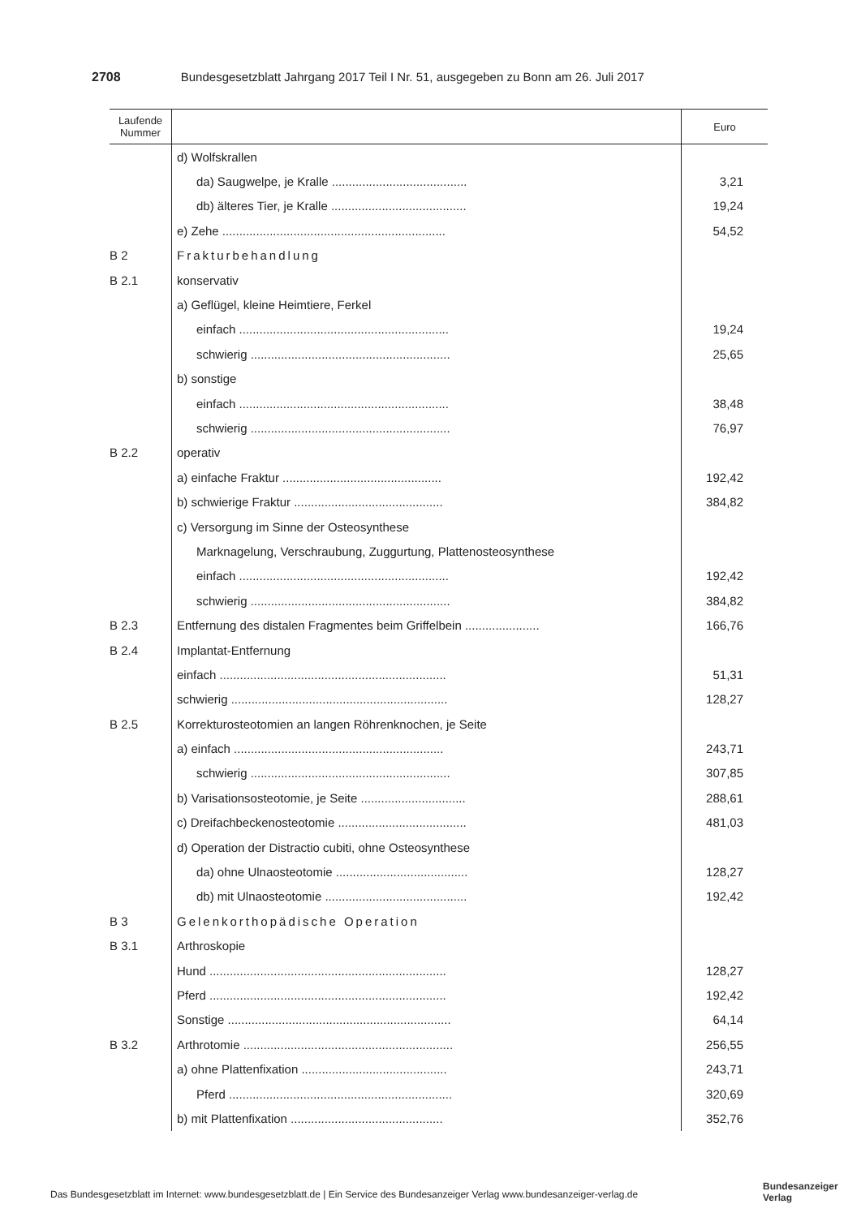2708 Bundesgesetzblatt Jahrgang 2017 Teil I Nr. 51, ausgegeben zu Bonn am 26. Juli 2017
| Laufende Nummer | | Euro |
| --- | --- | --- |
| | d) Wolfskrallen | |
| | da) Saugwelpe, je Kralle ........................................ | 3,21 |
| | db) älteres Tier, je Kralle ........................................ | 19,24 |
| | e) Zehe .................................................................. | 54,52 |
| B 2 | Frakturbehandlung | |
| B 2.1 | konservativ | |
| | a) Geflügel, kleine Heimtiere, Ferkel | |
| | einfach .............................................................. | 19,24 |
| | schwierig ........................................................... | 25,65 |
| | b) sonstige | |
| | einfach .............................................................. | 38,48 |
| | schwierig ........................................................... | 76,97 |
| B 2.2 | operativ | |
| | a) einfache Fraktur ............................................... | 192,42 |
| | b) schwierige Fraktur ............................................ | 384,82 |
| | c) Versorgung im Sinne der Osteosynthese | |
| | Marknagelung, Verschraubung, Zuggurtung, Plattenosteosynthese | |
| | einfach .............................................................. | 192,42 |
| | schwierig ........................................................... | 384,82 |
| B 2.3 | Entfernung des distalen Fragmentes beim Griffelbein ...................... | 166,76 |
| B 2.4 | Implantat-Entfernung | |
| | einfach ................................................................... | 51,31 |
| | schwierig ................................................................ | 128,27 |
| B 2.5 | Korrekturosteotomien an langen Röhrenknochen, je Seite | |
| | a) einfach .............................................................. | 243,71 |
| | schwierig ........................................................... | 307,85 |
| | b) Varisationsosteotomie, je Seite ............................... | 288,61 |
| | c) Dreifachbeckenosteotomie ...................................... | 481,03 |
| | d) Operation der Distractio cubiti, ohne Osteosynthese | |
| | da) ohne Ulnaosteotomie ....................................... | 128,27 |
| | db) mit Ulnaosteotomie .......................................... | 192,42 |
| B 3 | Gelenkorthopädische Operation | |
| B 3.1 | Arthroskopie | |
| | Hund ...................................................................... | 128,27 |
| | Pferd ...................................................................... | 192,42 |
| | Sonstige .................................................................. | 64,14 |
| B 3.2 | Arthrotomie .............................................................. | 256,55 |
| | a) ohne Plattenfixation ........................................... | 243,71 |
| | Pferd .................................................................. | 320,69 |
| | b) mit Plattenfixation ............................................. | 352,76 |
Das Bundesgesetzblatt im Internet: www.bundesgesetzblatt.de | Ein Service des Bundesanzeiger Verlag www.bundesanzeiger-verlag.de
Bundesanzeiger
Verlag